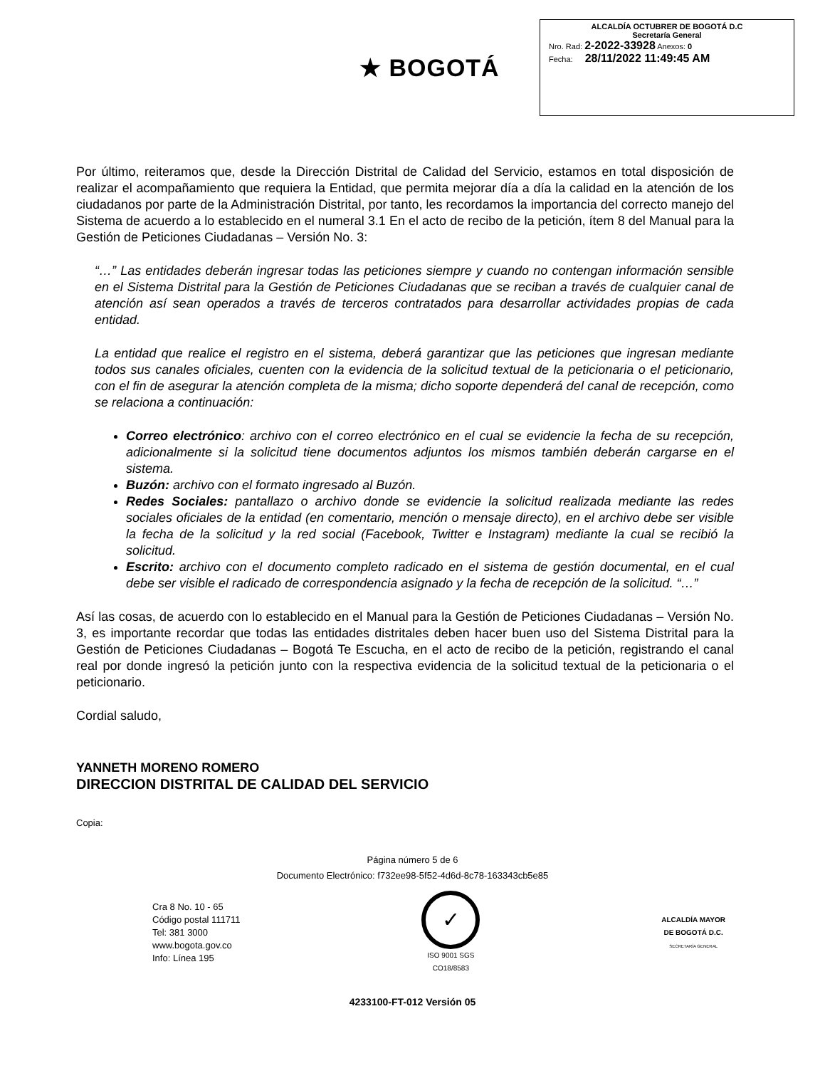★ BOGOTÁ
ALCALDÍA OCTUBRER DE BOGOTÁ D.C
Secretaría General
Nro. Rad: 2-2022-33928 Anexos: 0
Fecha: 28/11/2022 11:49:45 AM
Por último, reiteramos que, desde la Dirección Distrital de Calidad del Servicio, estamos en total disposición de realizar el acompañamiento que requiera la Entidad, que permita mejorar día a día la calidad en la atención de los ciudadanos por parte de la Administración Distrital, por tanto, les recordamos la importancia del correcto manejo del Sistema de acuerdo a lo establecido en el numeral 3.1 En el acto de recibo de la petición, ítem 8 del Manual para la Gestión de Peticiones Ciudadanas – Versión No. 3:
“…” Las entidades deberán ingresar todas las peticiones siempre y cuando no contengan información sensible en el Sistema Distrital para la Gestión de Peticiones Ciudadanas que se reciban a través de cualquier canal de atención así sean operados a través de terceros contratados para desarrollar actividades propias de cada entidad.
La entidad que realice el registro en el sistema, deberá garantizar que las peticiones que ingresan mediante todos sus canales oficiales, cuenten con la evidencia de la solicitud textual de la peticionaria o el peticionario, con el fin de asegurar la atención completa de la misma; dicho soporte dependerá del canal de recepción, como se relaciona a continuación:
Correo electrónico: archivo con el correo electrónico en el cual se evidencie la fecha de su recepción, adicionalmente si la solicitud tiene documentos adjuntos los mismos también deberán cargarse en el sistema.
Buzón: archivo con el formato ingresado al Buzón.
Redes Sociales: pantallazo o archivo donde se evidencie la solicitud realizada mediante las redes sociales oficiales de la entidad (en comentario, mención o mensaje directo), en el archivo debe ser visible la fecha de la solicitud y la red social (Facebook, Twitter e Instagram) mediante la cual se recibió la solicitud.
Escrito: archivo con el documento completo radicado en el sistema de gestión documental, en el cual debe ser visible el radicado de correspondencia asignado y la fecha de recepción de la solicitud. “…”
Así las cosas, de acuerdo con lo establecido en el Manual para la Gestión de Peticiones Ciudadanas – Versión No. 3, es importante recordar que todas las entidades distritales deben hacer buen uso del Sistema Distrital para la Gestión de Peticiones Ciudadanas – Bogotá Te Escucha, en el acto de recibo de la petición, registrando el canal real por donde ingresó la petición junto con la respectiva evidencia de la solicitud textual de la peticionaria o el peticionario.
Cordial saludo,
YANNETH MORENO ROMERO
DIRECCION DISTRITAL DE CALIDAD DEL SERVICIO
Copia:
Página número 5 de 6
Documento Electrónico: f732ee98-5f52-4d6d-8c78-163343cb5e85
Cra 8 No. 10 - 65
Código postal 111711
Tel: 381 3000
www.bogota.gov.co
Info: Línea 195
✓
ISO 9001 SGS
CO18/8583
ALCALDÍA MAYOR
DE BOGOTÁ D.C.
SECRETARÍA GENERAL
4233100-FT-012 Versión 05